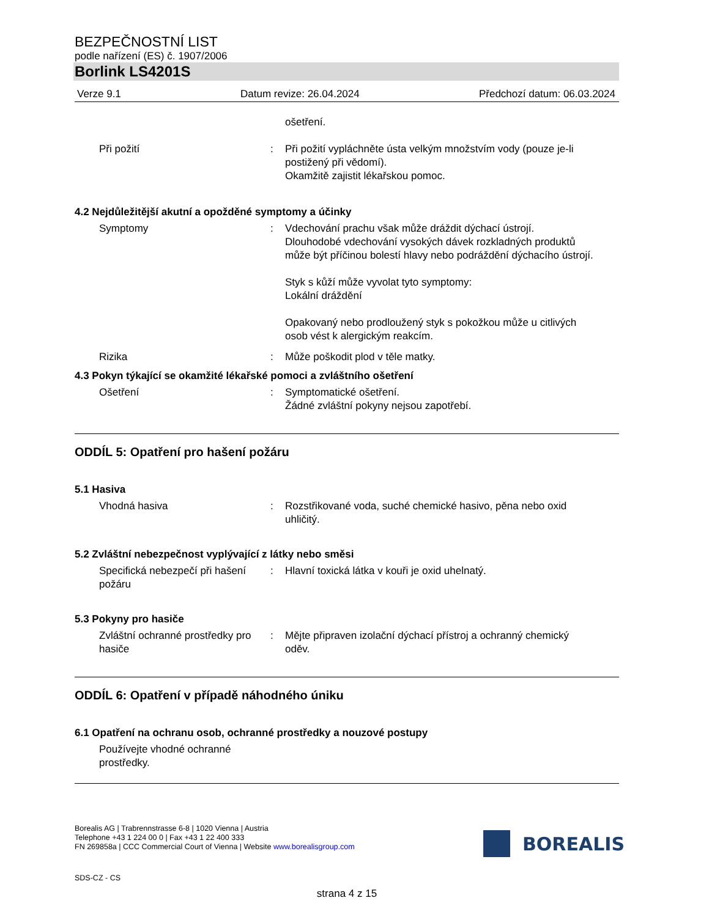BEZPEČNOSTNÍ LIST
podle nařízení (ES) č. 1907/2006
Borlink LS4201S
Verze 9.1 Datum revize: 26.04.2024 Předchozí datum: 06.03.2024
ošetření.
Při požití : Při požití vypláchněte ústa velkým množstvím vody (pouze je-li postižený při vědomí).
Okamžitě zajistit lékařskou pomoc.
4.2 Nejdůležitější akutní a opožděné symptomy a účinky
Symptomy : Vdechování prachu však může dráždit dýchací ústrojí.
Dlouhodobé vdechování vysokých dávek rozkladných produktů může být příčinou bolestí hlavy nebo podráždění dýchacího ústrojí.
Styk s kůží může vyvolat tyto symptomy:
Lokální dráždění
Opakovaný nebo prodloužený styk s pokožkou může u citlivých osob vést k alergickým reakcím.
Rizika : Může poškodit plod v těle matky.
4.3 Pokyn týkající se okamžité lékařské pomoci a zvláštního ošetření
Ošetření : Symptomatické ošetření.
Žádné zvláštní pokyny nejsou zapotřebí.
ODDÍL 5: Opatření pro hašení požáru
5.1 Hasiva
Vhodná hasiva : Rozstřikované voda, suché chemické hasivo, pěna nebo oxid uhličitý.
5.2 Zvláštní nebezpečnost vyplývající z látky nebo směsi
Specifická nebezpečí při hašení požáru
: Hlavní toxická látka v kouři je oxid uhelnatý.
5.3 Pokyny pro hasiče
Zvláštní ochranné prostředky pro hasiče
: Mějte připraven izolační dýchací přístroj a ochranný chemický oděv.
ODDÍL 6: Opatření v případě náhodného úniku
6.1 Opatření na ochranu osob, ochranné prostředky a nouzové postupy
Používejte vhodné ochranné prostředky.
Borealis AG | Trabrennstrasse 6-8 | 1020 Vienna | Austria
Telephone +43 1 224 00 0 | Fax +43 1 22 400 333
FN 269858a | CCC Commercial Court of Vienna | Website www.borealisgroup.com
BOREALIS
SDS-CZ - CS
strana 4 z 15